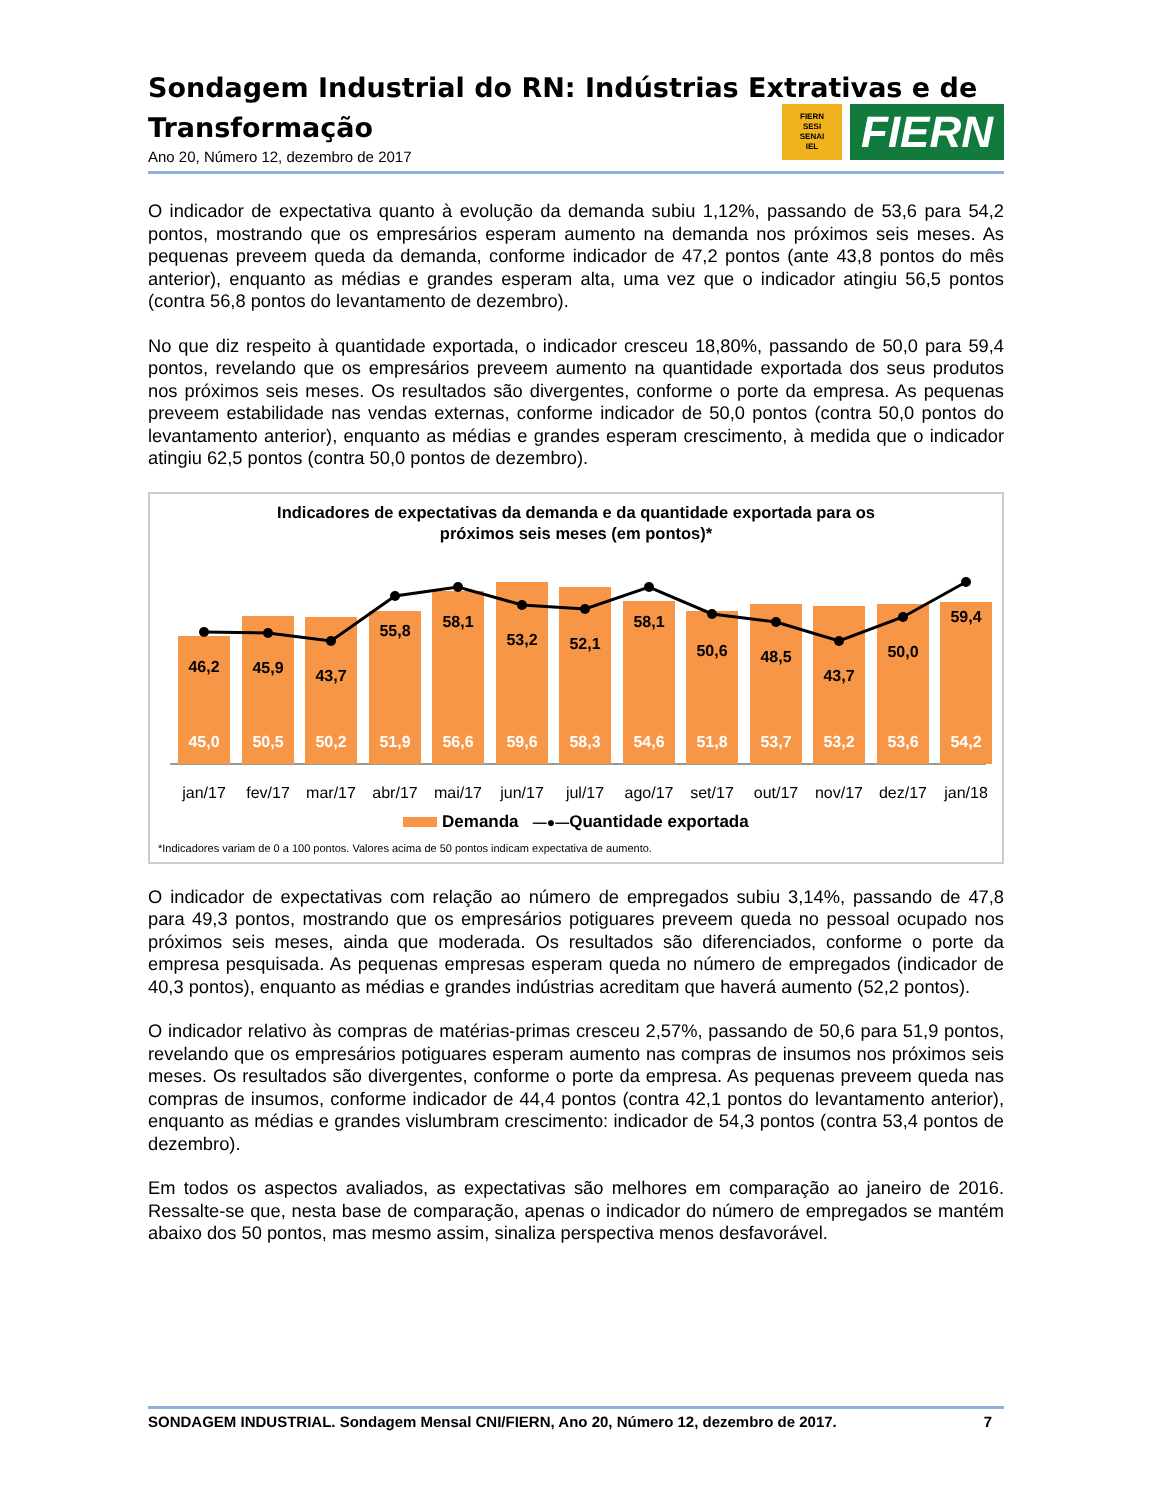FIERN
SESI
SENAI
IEL
FIERN
Sondagem Industrial do RN: Indústrias Extrativas e de Transformação
Ano 20, Número 12, dezembro de 2017
O indicador de expectativa quanto à evolução da demanda subiu 1,12%, passando de 53,6 para 54,2 pontos, mostrando que os empresários esperam aumento na demanda nos próximos seis meses. As pequenas preveem queda da demanda, conforme indicador de 47,2 pontos (ante 43,8 pontos do mês anterior), enquanto as médias e grandes esperam alta, uma vez que o indicador atingiu 56,5 pontos (contra 56,8 pontos do levantamento de dezembro).
No que diz respeito à quantidade exportada, o indicador cresceu 18,80%, passando de 50,0 para 59,4 pontos, revelando que os empresários preveem aumento na quantidade exportada dos seus produtos nos próximos seis meses. Os resultados são divergentes, conforme o porte da empresa. As pequenas preveem estabilidade nas vendas externas, conforme indicador de 50,0 pontos (contra 50,0 pontos do levantamento anterior), enquanto as médias e grandes esperam crescimento, à medida que o indicador atingiu 62,5 pontos (contra 50,0 pontos de dezembro).
Indicadores de expectativas da demanda e da quantidade exportada para os
próximos seis meses (em pontos)*
46,2
45,9
43,7
55,8
58,1
53,2
52,1
58,1
50,6
48,5
43,7
50,0
59,4
45,0
50,5
50,2
51,9
56,6
59,6
58,3
54,6
51,8
53,7
53,2
53,6
54,2
jan/17
fev/17
mar/17
abr/17
mai/17
jun/17
jul/17
ago/17
set/17
out/17
nov/17
dez/17
jan/18
Demanda —●—Quantidade exportada
*Indicadores variam de 0 a 100 pontos. Valores acima de 50 pontos indicam expectativa de aumento.
O indicador de expectativas com relação ao número de empregados subiu 3,14%, passando de 47,8 para 49,3 pontos, mostrando que os empresários potiguares preveem queda no pessoal ocupado nos próximos seis meses, ainda que moderada. Os resultados são diferenciados, conforme o porte da empresa pesquisada. As pequenas empresas esperam queda no número de empregados (indicador de 40,3 pontos), enquanto as médias e grandes indústrias acreditam que haverá aumento (52,2 pontos).
O indicador relativo às compras de matérias-primas cresceu 2,57%, passando de 50,6 para 51,9 pontos, revelando que os empresários potiguares esperam aumento nas compras de insumos nos próximos seis meses. Os resultados são divergentes, conforme o porte da empresa. As pequenas preveem queda nas compras de insumos, conforme indicador de 44,4 pontos (contra 42,1 pontos do levantamento anterior), enquanto as médias e grandes vislumbram crescimento: indicador de 54,3 pontos (contra 53,4 pontos de dezembro).
Em todos os aspectos avaliados, as expectativas são melhores em comparação ao janeiro de 2016. Ressalte-se que, nesta base de comparação, apenas o indicador do número de empregados se mantém abaixo dos 50 pontos, mas mesmo assim, sinaliza perspectiva menos desfavorável.
SONDAGEM INDUSTRIAL. Sondagem Mensal CNI/FIERN, Ano 20, Número 12, dezembro de 2017. 7